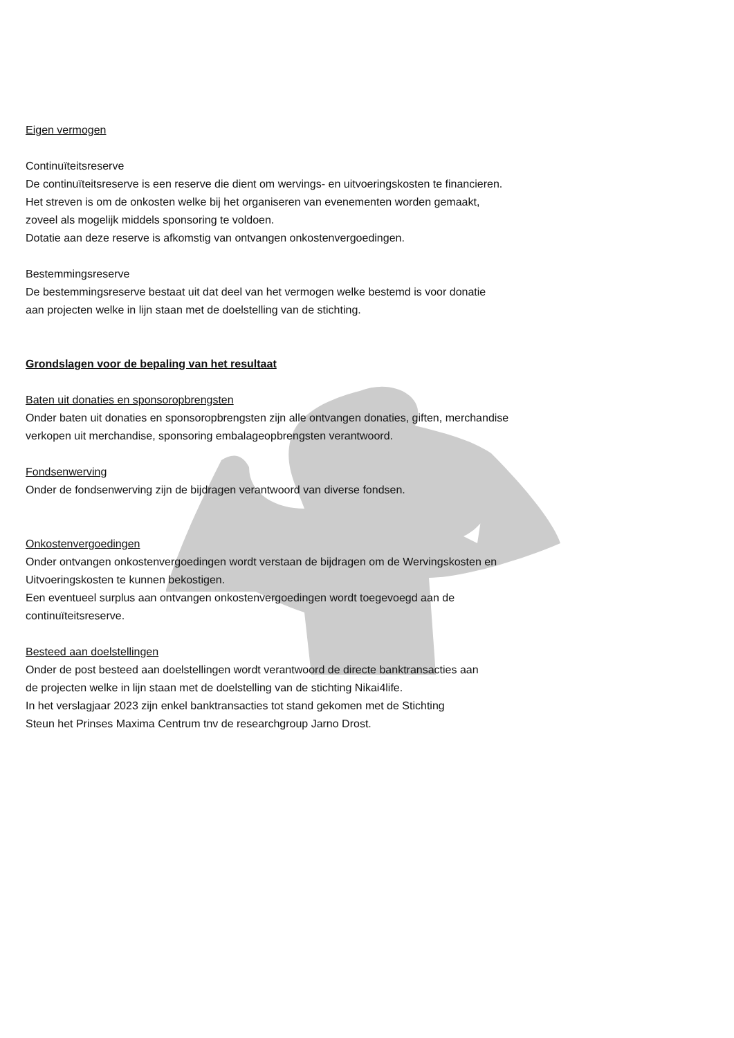Eigen vermogen
Continuïteitsreserve
De continuïteitsreserve is een reserve die dient om wervings- en uitvoeringskosten te financieren.
Het streven is om de onkosten welke bij het organiseren van evenementen worden gemaakt,
zoveel als mogelijk middels sponsoring te voldoen.
Dotatie aan deze reserve is afkomstig van ontvangen onkostenvergoedingen.
Bestemmingsreserve
De bestemmingsreserve bestaat uit dat deel van het vermogen welke bestemd is voor donatie
aan projecten welke in lijn staan met de doelstelling van de stichting.
Grondslagen voor de bepaling van het resultaat
Baten uit donaties en sponsoropbrengsten
Onder baten uit donaties en sponsoropbrengsten zijn alle ontvangen donaties, giften, merchandise
verkopen uit merchandise, sponsoring embalageopbrengsten verantwoord.
Fondsenwerving
Onder de fondsenwerving zijn de bijdragen verantwoord van diverse fondsen.
Onkostenvergoedingen
Onder ontvangen onkostenvergoedingen wordt verstaan de bijdragen om de Wervingskosten en
Uitvoeringskosten te kunnen bekostigen.
Een eventueel surplus aan ontvangen onkostenvergoedingen wordt toegevoegd aan de
continuïteitsreserve.
Besteed aan doelstellingen
Onder de post besteed aan doelstellingen wordt verantwoord de directe banktransacties aan
de projecten welke in lijn staan met de doelstelling van de stichting Nikai4life.
In het verslagjaar 2023 zijn enkel banktransacties tot stand gekomen met de Stichting
Steun het Prinses Maxima Centrum tnv de researchgroup Jarno Drost.